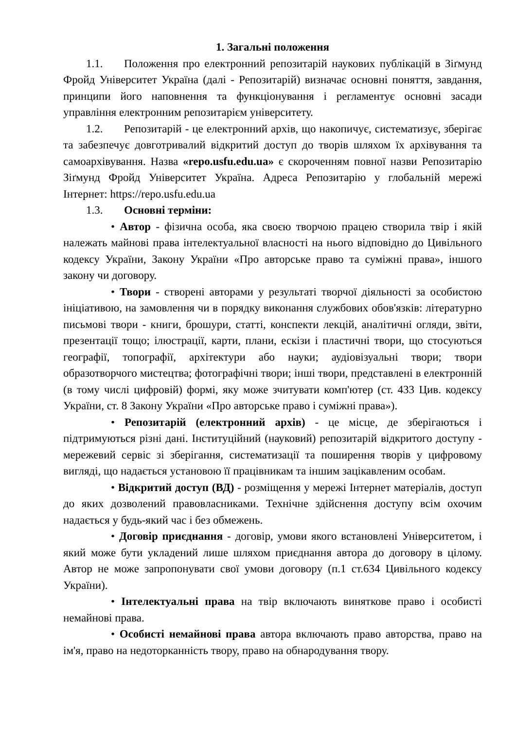1. Загальні положення
1.1. Положення про електронний репозитарій наукових публікацій в Зіґмунд Фройд Університет Україна (далі - Репозитарій) визначає основні поняття, завдання, принципи його наповнення та функціонування і регламентує основні засади управління електронним репозитарієм університету.
1.2. Репозитарій - це електронний архів, що накопичує, систематизує, зберігає та забезпечує довготривалий відкритий доступ до творів шляхом їх архівування та самоархівування. Назва «repo.usfu.edu.ua» є скороченням повної назви Репозитарію Зіґмунд Фройд Університет Україна. Адреса Репозитарію у глобальній мережі Інтернет: https://repo.usfu.edu.ua
1.3. Основні терміни:
• Автор - фізична особа, яка своєю творчою працею створила твір і якій належать майнові права інтелектуальної власності на нього відповідно до Цивільного кодексу України, Закону України «Про авторське право та суміжні права», іншого закону чи договору.
• Твори - створені авторами у результаті творчої діяльності за особистою ініціативою, на замовлення чи в порядку виконання службових обов'язків: літературно письмові твори - книги, брошури, статті, конспекти лекцій, аналітичні огляди, звіти, презентації тощо; ілюстрації, карти, плани, ескізи і пластичні твори, що стосуються географії, топографії, архітектури або науки; аудіовізуальні твори; твори образотворчого мистецтва; фотографічні твори; інші твори, представлені в електронній (в тому числі цифровій) формі, яку може зчитувати комп'ютер (ст. 433 Цив. кодексу України, ст. 8 Закону України «Про авторське право і суміжні права»).
• Репозитарій (електронний архів) - це місце, де зберігаються і підтримуються різні дані. Інституційний (науковий) репозитарій відкритого доступу - мережевий сервіс зі зберігання, систематизації та поширення творів у цифровому вигляді, що надається установою її працівникам та іншим зацікавленим особам.
• Відкритий доступ (ВД) - розміщення у мережі Інтернет матеріалів, доступ до яких дозволений правовласниками. Технічне здійснення доступу всім охочим надається у будь-який час і без обмежень.
• Договір приєднання - договір, умови якого встановлені Університетом, і який може бути укладений лише шляхом приєднання автора до договору в цілому. Автор не може запропонувати свої умови договору (п.1 ст.634 Цивільного кодексу України).
• Інтелектуальні права на твір включають виняткове право і особисті немайнові права.
• Особисті немайнові права автора включають право авторства, право на ім'я, право на недоторканність твору, право на обнародування твору.